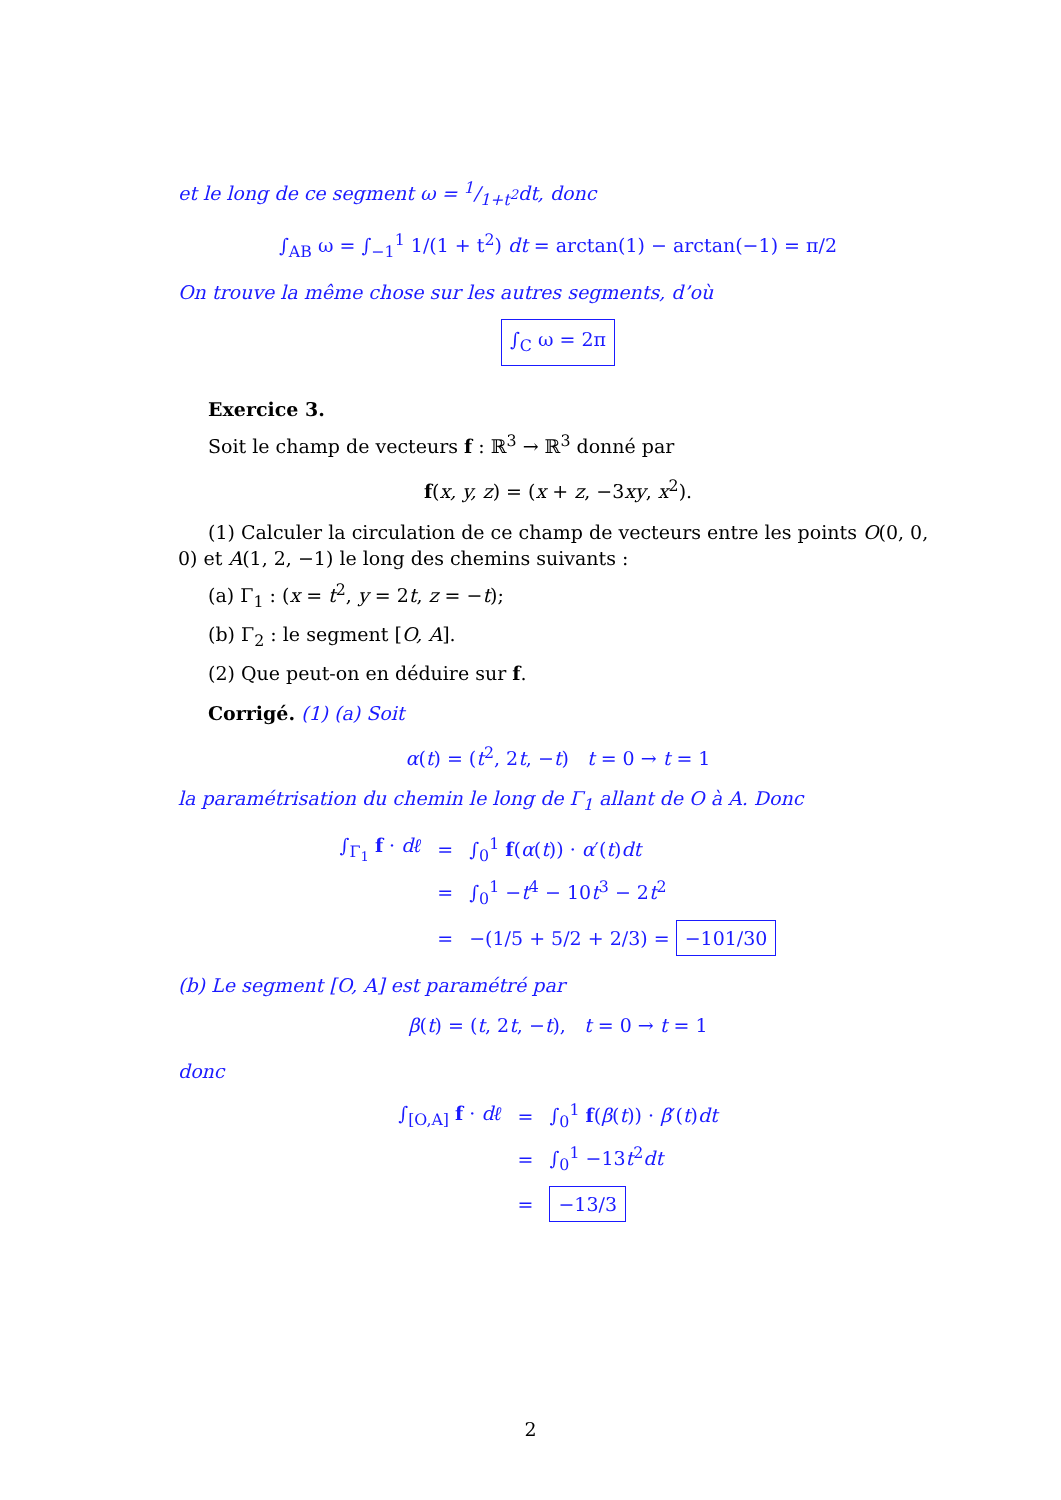et le long de ce segment ω = 1/1+t<sup>2</sup>dt, donc
∫<sub>AB</sub> ω = ∫<sub>−1</sub><sup>1</sup> 1/(1 + t<sup>2</sup>) dt = arctan(1) − arctan(−1) = π/2
On trouve la même chose sur les autres segments, d’où
∫<sub>C</sub> ω = 2π
Exercice 3.
Soit le champ de vecteurs f : ℝ<sup>3</sup> → ℝ<sup>3</sup> donné par
f(x, y, z) = (x + z, −3xy, x<sup>2</sup>).
(1) Calculer la circulation de ce champ de vecteurs entre les points O(0, 0, 0) et A(1, 2, −1) le long des chemins suivants :
(a) Γ<sub>1</sub> : (x = t<sup>2</sup>, y = 2t, z = −t);
(b) Γ<sub>2</sub> : le segment [O, A].
(2) Que peut-on en déduire sur f.
Corrigé. (1) (a) Soit
α(t) = (t<sup>2</sup>, 2t, −t) t = 0 → t = 1
la paramétrisation du chemin le long de Γ<sub>1</sub> allant de O à A. Donc
| ∫<sub>Γ<sub>1</sub></sub> f · dℓ | = | ∫<sub>0</sub><sup>1</sup> f ( α ( t )) · α ′( t ) dt |
| | = | ∫<sub>0</sub><sup>1</sup> − t<sup>4</sup> − 10 t<sup>3</sup> − 2 t<sup>2</sup> |
| | = | −(1/5 + 5/2 + 2/3) = −101/30 |
(b) Le segment [O, A] est paramétré par
β(t) = (t, 2t, −t), t = 0 → t = 1
donc
| ∫<sub>[O,A]</sub> f · dℓ | = | ∫<sub>0</sub><sup>1</sup> f ( β ( t )) · β ′( t ) dt |
| | = | ∫<sub>0</sub><sup>1</sup> −13 t<sup>2</sup> dt |
| | = | −13/3 |
2